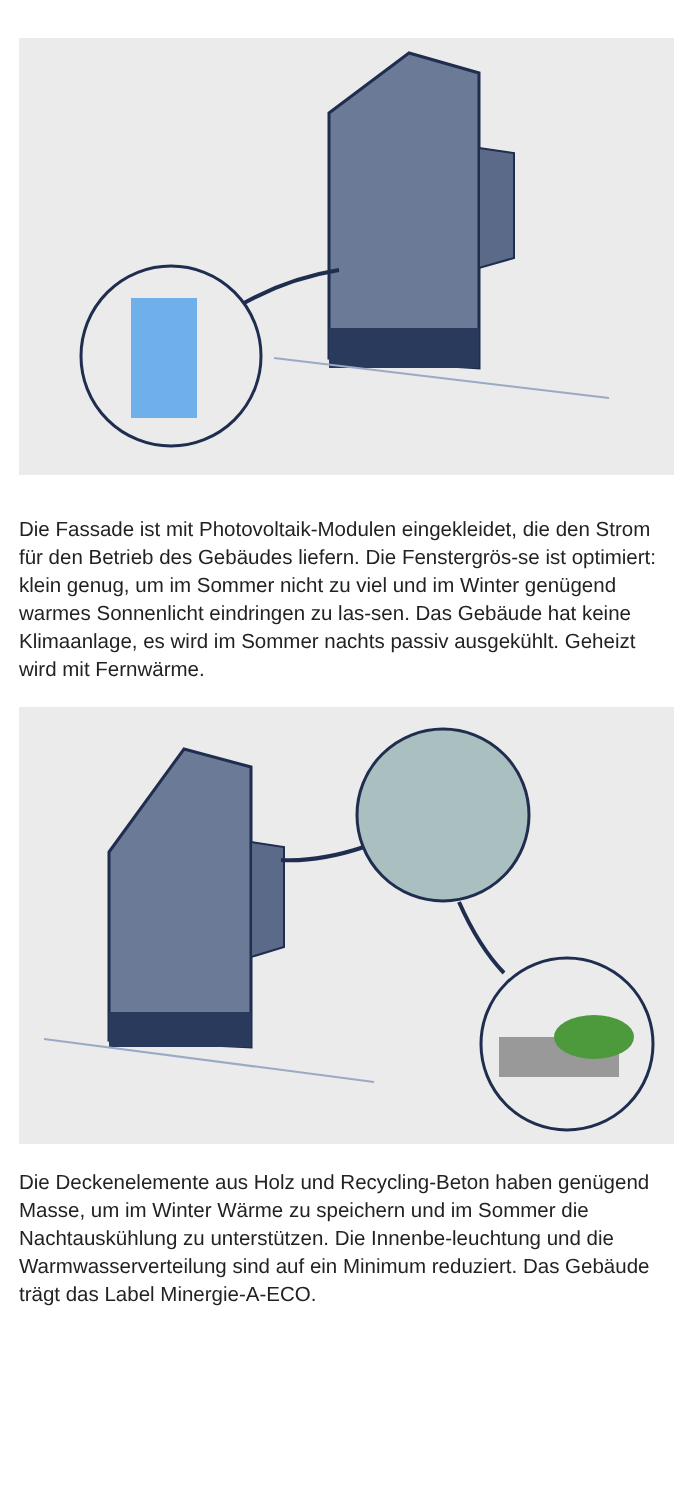Die Fassade ist mit Photovoltaik-Modulen eingekleidet, die den Strom für den Betrieb des Gebäudes liefern. Die Fenstergrös-se ist optimiert: klein genug, um im Sommer nicht zu viel und im Winter genügend warmes Sonnenlicht eindringen zu las-sen. Das Gebäude hat keine Klimaanlage, es wird im Sommer nachts passiv ausgekühlt. Geheizt wird mit Fernwärme.
Die Deckenelemente aus Holz und Recycling-Beton haben genügend Masse, um im Winter Wärme zu speichern und im Sommer die Nachtauskühlung zu unterstützen. Die Innenbe-leuchtung und die Warmwasserverteilung sind auf ein Minimum reduziert. Das Gebäude trägt das Label Minergie-A-ECO.